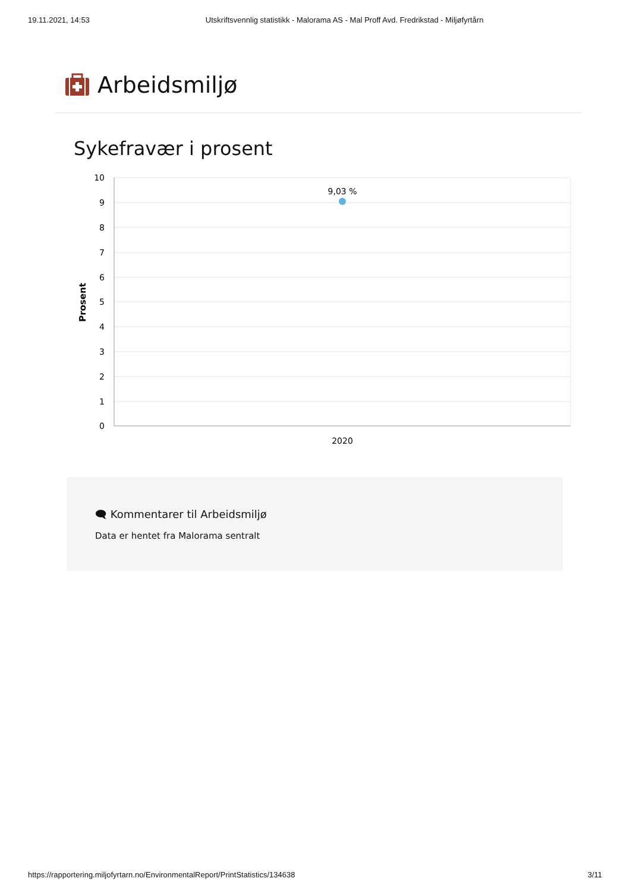19.11.2021, 14:53 Utskriftsvennlig statistikk - Malorama AS - Mal Proff Avd. Fredrikstad - Miljøfyrtårn
Arbeidsmiljø
Sykefravær i prosent
10
9
8
7
6
5
4
3
2
1
0
Prosent
9,03 %
2020
🗨 Kommentarer til Arbeidsmiljø
Data er hentet fra Malorama sentralt
https://rapportering.miljofyrtarn.no/EnvironmentalReport/PrintStatistics/134638 3/11